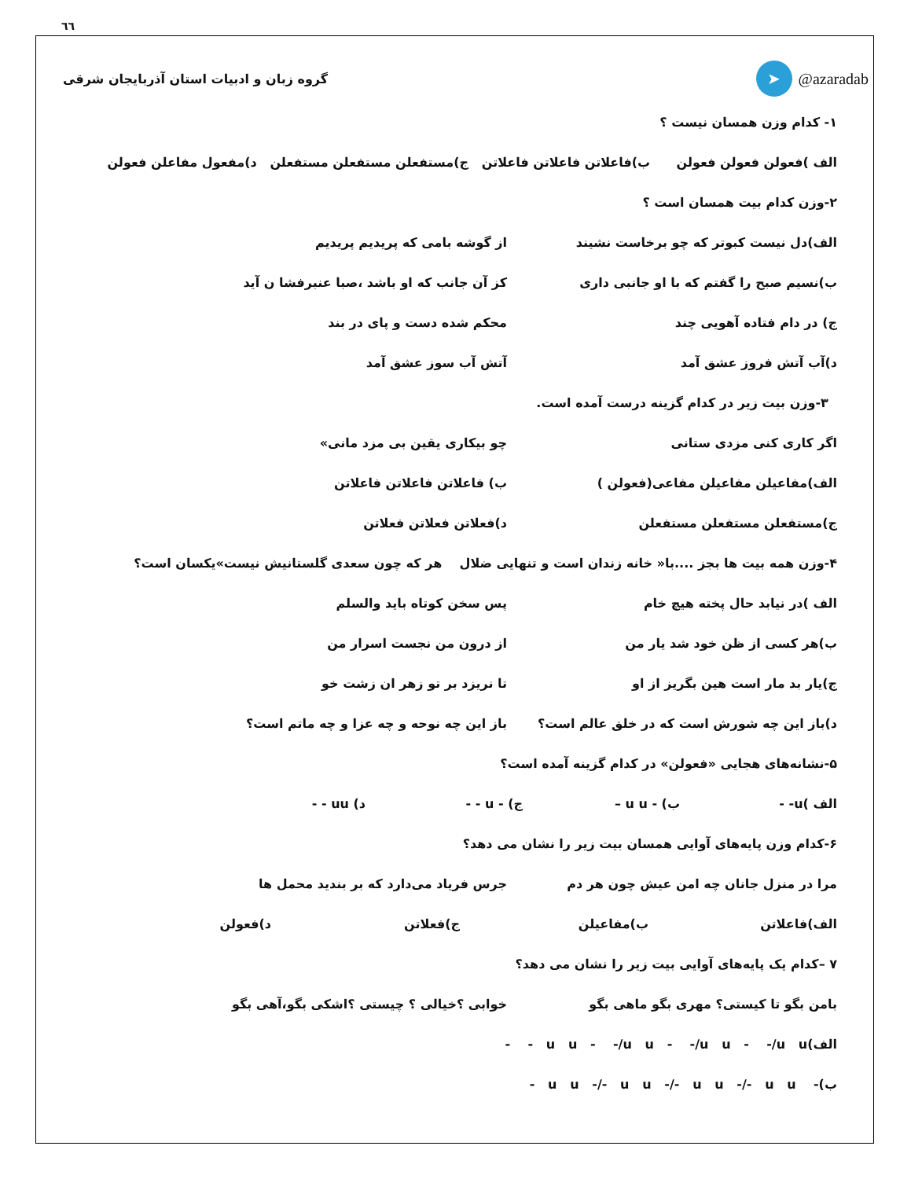٦٦
گروه زبان و ادبیات استان آذربایجان شرقی
➤ @azaradab
۱- کدام وزن همسان نیست ؟
الف )فعولن فعولن فعولن ب)فاعلاتن فاعلاتن فاعلاتن ج)مستفعلن مستفعلن مستفعلن د)مفعول مفاعلن فعولن
۲-وزن کدام بیت همسان است ؟
الف)دل نیست کبوتر که چو برخاست نشیند از گوشه بامی که پریدیم پریدیم
ب)نسیم صبح را گفتم که با او جانبی داری کز آن جانب که او باشد ،صبا عنبرفشا ن آید
ج) در دام فتاده آهویی چند محکم شده دست و پای در بند
د)آب آتش فروز عشق آمد آتش آب سوز عشق آمد
۳-وزن بیت زیر در کدام گزینه درست آمده است.
اگر کاری کنی مزدی ستانی چو بیکاری یقین بی مزد مانی»
الف)مفاعیلن مفاعیلن مفاعی(فعولن ) ب) فاعلاتن فاعلاتن فاعلاتن
ج)مستفعلن مستفعلن مستفعلن د)فعلاتن فعلاتن فعلاتن
۴-وزن همه بیت ها بجز ....با« خانه زندان است و تنهایی ضلال هر که چون سعدی گلستانیش نیست»یکسان است؟
الف )در نیابد حال پخته هیچ خام پس سخن کوتاه باید والسلم
ب)هر کسی از ظن خود شد یار من از درون من نجست اسرار من
ج)یار بد مار است هین بگریز از او تا نریزد بر تو زهر ان زشت خو
د)باز این چه شورش است که در خلق عالم است؟ باز این چه نوحه و چه عزا و چه ماتم است؟
۵-نشانه‌های هجایی «فعولن» در کدام گزینه آمده است؟
الف )u- - ب) - u u – ج) - u - - د) uu - -
۶-کدام وزن پایه‌های آوایی همسان بیت زیر را نشان می دهد؟
مرا در منزل جانان چه امن عیش چون هر دم جرس فریاد می‌دارد که بر بندید محمل ها
الف)فاعلاتن ب)مفاعیلن ج)فعلاتن د)فعولن
۷ –کدام یک پایه‌های آوایی بیت زیر را نشان می دهد؟
بامن بگو تا کیستی؟ مهری بگو ماهی بگو خوابی ؟خیالی ؟ چیستی ؟اشکی بگو،آهی بگو
الف)u u - -/u u - -/u u - -/u u - -
ب)- u u -/- u u -/- u u -/- u u -